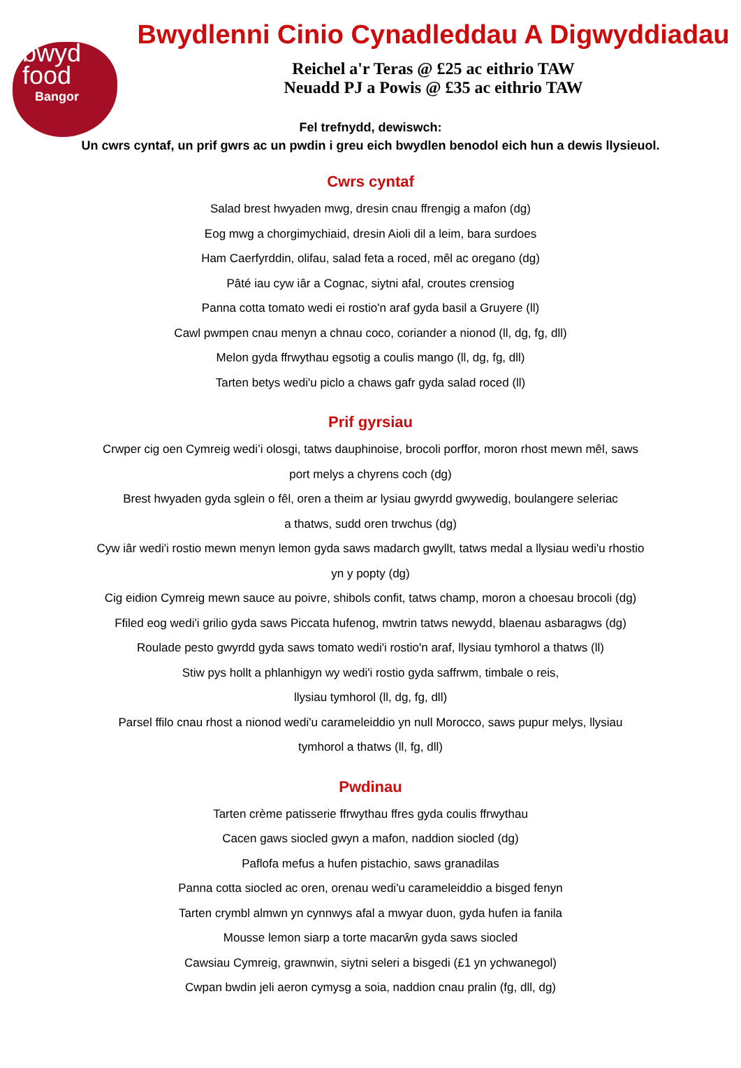bwyd
food
Bangor
Bwydlenni Cinio Cynadleddau A Digwyddiadau
Reichel a'r Teras @ £25 ac eithrio TAW
Neuadd PJ a Powis @ £35 ac eithrio TAW
Fel trefnydd, dewiswch:
Un cwrs cyntaf, un prif gwrs ac un pwdin i greu eich bwydlen benodol eich hun a dewis llysieuol.
Cwrs cyntaf
Salad brest hwyaden mwg, dresin cnau ffrengig a mafon (dg)
Eog mwg a chorgimychiaid, dresin Aioli dil a leim, bara surdoes
Ham Caerfyrddin, olifau, salad feta a roced, mêl ac oregano (dg)
Pâté iau cyw iâr a Cognac, siytni afal, croutes crensiog
Panna cotta tomato wedi ei rostio'n araf gyda basil a Gruyere (ll)
Cawl pwmpen cnau menyn a chnau coco, coriander a nionod (ll, dg, fg, dll)
Melon gyda ffrwythau egsotig a coulis mango (ll, dg, fg, dll)
Tarten betys wedi'u piclo a chaws gafr gyda salad roced (ll)
Prif gyrsiau
Crwper cig oen Cymreig wedi’i olosgi, tatws dauphinoise, brocoli porffor, moron rhost mewn mêl, saws
port melys a chyrens coch (dg)
Brest hwyaden gyda sglein o fêl, oren a theim ar lysiau gwyrdd gwywedig, boulangere seleriac
a thatws, sudd oren trwchus (dg)
Cyw iâr wedi'i rostio mewn menyn lemon gyda saws madarch gwyllt, tatws medal a llysiau wedi'u rhostio
yn y popty (dg)
Cig eidion Cymreig mewn sauce au poivre, shibols confit, tatws champ, moron a choesau brocoli (dg)
Ffiled eog wedi'i grilio gyda saws Piccata hufenog, mwtrin tatws newydd, blaenau asbaragws (dg)
Roulade pesto gwyrdd gyda saws tomato wedi'i rostio'n araf, llysiau tymhorol a thatws (ll)
Stiw pys hollt a phlanhigyn wy wedi'i rostio gyda saffrwm, timbale o reis,
llysiau tymhorol (ll, dg, fg, dll)
Parsel ffilo cnau rhost a nionod wedi'u carameleiddio yn null Morocco, saws pupur melys, llysiau
tymhorol a thatws (ll, fg, dll)
Pwdinau
Tarten crème patisserie ffrwythau ffres gyda coulis ffrwythau
Cacen gaws siocled gwyn a mafon, naddion siocled (dg)
Paflofa mefus a hufen pistachio, saws granadilas
Panna cotta siocled ac oren, orenau wedi'u carameleiddio a bisged fenyn
Tarten crymbl almwn yn cynnwys afal a mwyar duon, gyda hufen ia fanila
Mousse lemon siarp a torte macarŵn gyda saws siocled
Cawsiau Cymreig, grawnwin, siytni seleri a bisgedi (£1 yn ychwanegol)
Cwpan bwdin jeli aeron cymysg a soia, naddion cnau pralin (fg, dll, dg)